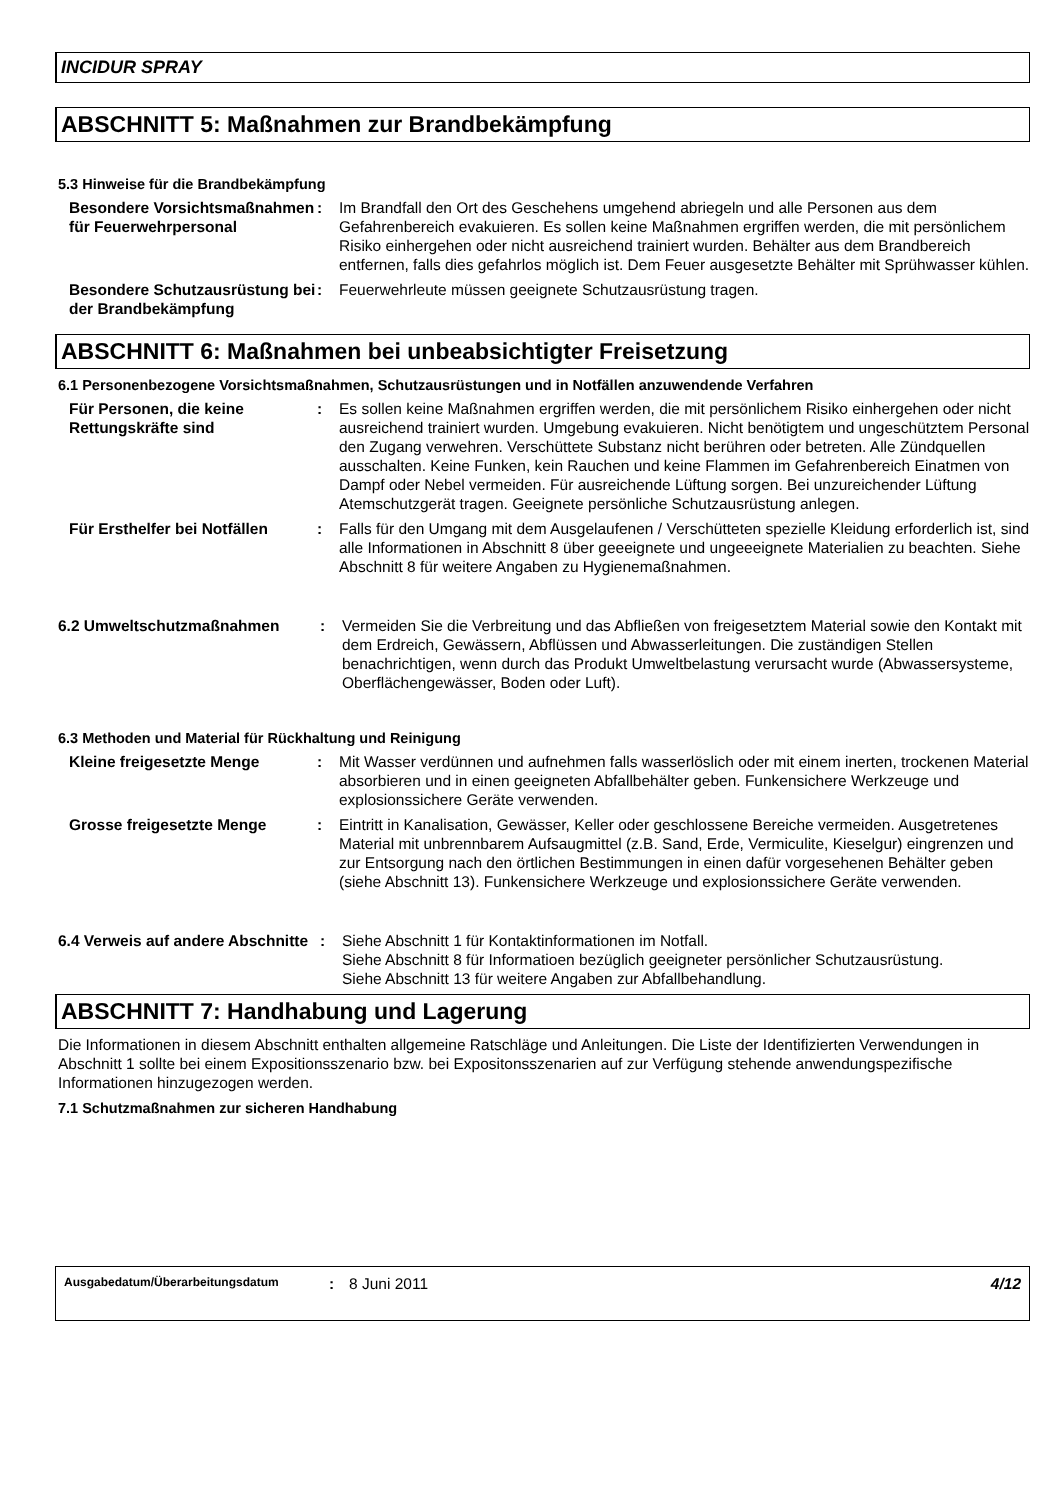INCIDUR SPRAY
ABSCHNITT 5: Maßnahmen zur Brandbekämpfung
5.3 Hinweise für die Brandbekämpfung
| Besondere Vorsichtsmaßnahmen für Feuerwehrpersonal | : | Im Brandfall den Ort des Geschehens umgehend abriegeln und alle Personen aus dem Gefahrenbereich evakuieren. Es sollen keine Maßnahmen ergriffen werden, die mit persönlichem Risiko einhergehen oder nicht ausreichend trainiert wurden. Behälter aus dem Brandbereich entfernen, falls dies gefahrlos möglich ist. Dem Feuer ausgesetzte Behälter mit Sprühwasser kühlen. |
| Besondere Schutzausrüstung bei der Brandbekämpfung | : | Feuerwehrleute müssen geeignete Schutzausrüstung tragen. |
ABSCHNITT 6: Maßnahmen bei unbeabsichtigter Freisetzung
6.1 Personenbezogene Vorsichtsmaßnahmen, Schutzausrüstungen und in Notfällen anzuwendende Verfahren
| Für Personen, die keine Rettungskräfte sind | : | Es sollen keine Maßnahmen ergriffen werden, die mit persönlichem Risiko einhergehen oder nicht ausreichend trainiert wurden. Umgebung evakuieren. Nicht benötigtem und ungeschütztem Personal den Zugang verwehren. Verschüttete Substanz nicht berühren oder betreten. Alle Zündquellen ausschalten. Keine Funken, kein Rauchen und keine Flammen im Gefahrenbereich Einatmen von Dampf oder Nebel vermeiden. Für ausreichende Lüftung sorgen. Bei unzureichender Lüftung Atemschutzgerät tragen. Geeignete persönliche Schutzausrüstung anlegen. |
| Für Ersthelfer bei Notfällen | : | Falls für den Umgang mit dem Ausgelaufenen / Verschütteten spezielle Kleidung erforderlich ist, sind alle Informationen in Abschnitt 8 über geeeignete und ungeeeignete Materialien zu beachten. Siehe Abschnitt 8 für weitere Angaben zu Hygienemaßnahmen. |
| 6.2 Umweltschutzmaßnahmen | : | Vermeiden Sie die Verbreitung und das Abfließen von freigesetztem Material sowie den Kontakt mit dem Erdreich, Gewässern, Abflüssen und Abwasserleitungen. Die zuständigen Stellen benachrichtigen, wenn durch das Produkt Umweltbelastung verursacht wurde (Abwassersysteme, Oberflächengewässer, Boden oder Luft). |
6.3 Methoden und Material für Rückhaltung und Reinigung
| Kleine freigesetzte Menge | : | Mit Wasser verdünnen und aufnehmen falls wasserlöslich oder mit einem inerten, trockenen Material absorbieren und in einen geeigneten Abfallbehälter geben. Funkensichere Werkzeuge und explosionssichere Geräte verwenden. |
| Grosse freigesetzte Menge | : | Eintritt in Kanalisation, Gewässer, Keller oder geschlossene Bereiche vermeiden. Ausgetretenes Material mit unbrennbarem Aufsaugmittel (z.B. Sand, Erde, Vermiculite, Kieselgur) eingrenzen und zur Entsorgung nach den örtlichen Bestimmungen in einen dafür vorgesehenen Behälter geben (siehe Abschnitt 13). Funkensichere Werkzeuge und explosionssichere Geräte verwenden. |
| 6.4 Verweis auf andere Abschnitte | : | Siehe Abschnitt 1 für Kontaktinformationen im Notfall. Siehe Abschnitt 8 für Informatioen bezüglich geeigneter persönlicher Schutzausrüstung. Siehe Abschnitt 13 für weitere Angaben zur Abfallbehandlung. |
ABSCHNITT 7: Handhabung und Lagerung
Die Informationen in diesem Abschnitt enthalten allgemeine Ratschläge und Anleitungen. Die Liste der Identifizierten Verwendungen in Abschnitt 1 sollte bei einem Expositionsszenario bzw. bei Expositonsszenarien auf zur Verfügung stehende anwendungspezifische Informationen hinzugezogen werden.
7.1 Schutzmaßnahmen zur sicheren Handhabung
Ausgabedatum/Überarbeitungsdatum: 8 Juni 2011 4/12